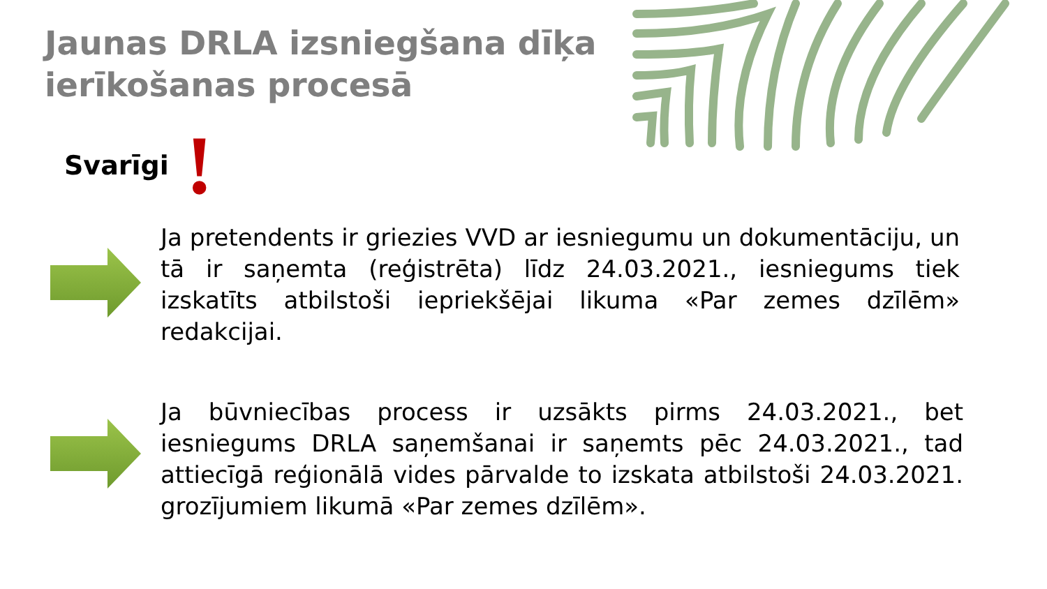Jaunas DRLA izsniegšana dīķa
ierīkošanas procesā
Svarīgi!
Ja pretendents ir griezies VVD ar iesniegumu un dokumentāciju, un tā ir saņemta (reģistrēta) līdz 24.03.2021., iesniegums tiek izskatīts atbilstoši iepriekšējai likuma «Par zemes dzīlēm» redakcijai.
Ja būvniecības process ir uzsākts pirms 24.03.2021., bet iesniegums DRLA saņemšanai ir saņemts pēc 24.03.2021., tad attiecīgā reģionālā vides pārvalde to izskata atbilstoši 24.03.2021. grozījumiem likumā «Par zemes dzīlēm».